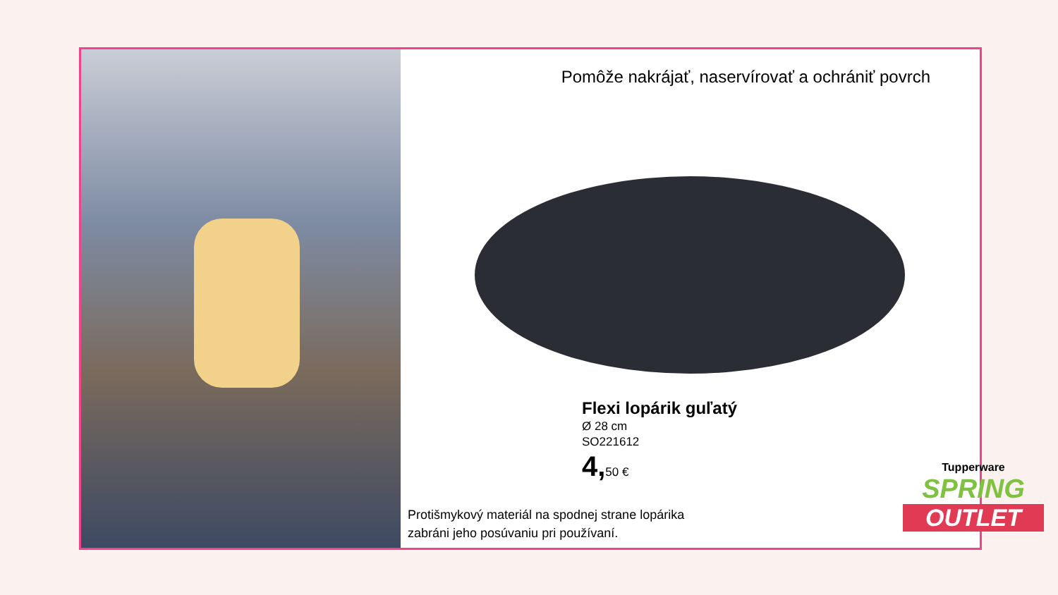Pomôže nakrájať, naservírovať a ochrániť povrch
Flexi lopárik guľatý
Ø 28 cm
SO221612
4, 50 €
Protišmykový materiál na spodnej strane lopárika
zabráni jeho posúvaniu pri používaní.
Tupperware
SPRING
OUTLET